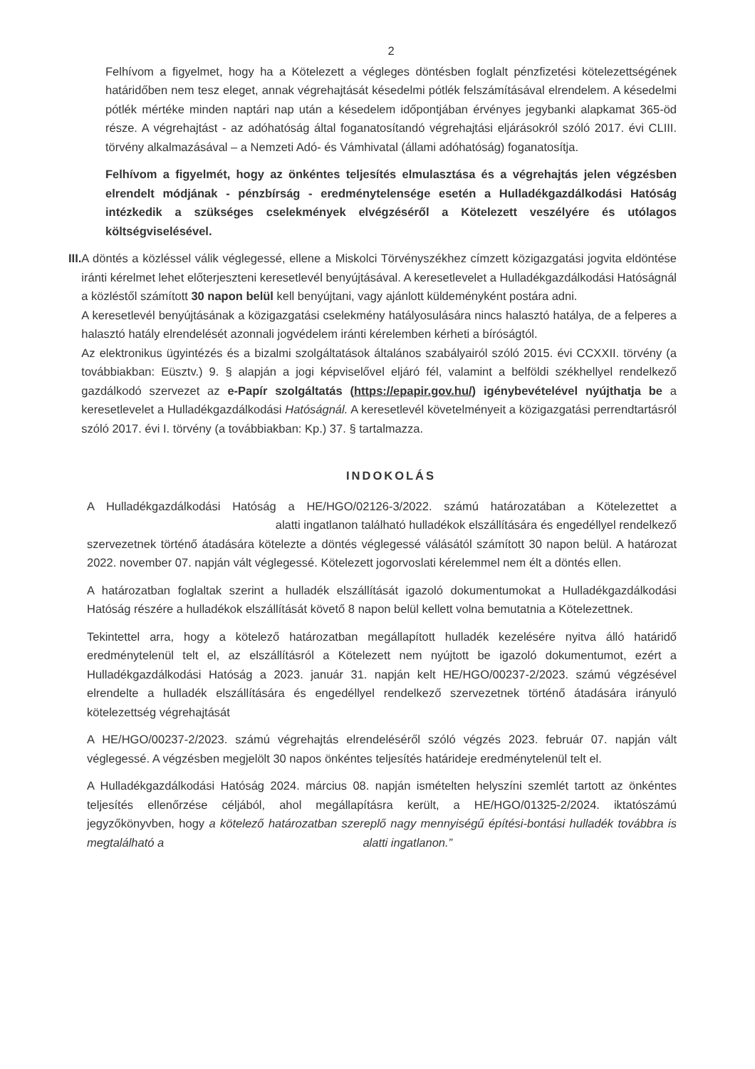2
Felhívom a figyelmet, hogy ha a Kötelezett a végleges döntésben foglalt pénzfizetési kötelezettségének határidőben nem tesz eleget, annak végrehajtását késedelmi pótlék felszámításával elrendelem. A késedelmi pótlék mértéke minden naptári nap után a késedelem időpontjában érvényes jegybanki alapkamat 365-öd része. A végrehajtást - az adóhatóság által foganatosítandó végrehajtási eljárásokról szóló 2017. évi CLIII. törvény alkalmazásával – a Nemzeti Adó- és Vámhivatal (állami adóhatóság) foganatosítja.
Felhívom a figyelmét, hogy az önkéntes teljesítés elmulasztása és a végrehajtás jelen végzésben elrendelt módjának - pénzbírság - eredménytelensége esetén a Hulladékgazdálkodási Hatóság intézkedik a szükséges cselekmények elvégzéséről a Kötelezett veszélyére és utólagos költségviselésével.
III. A döntés a közléssel válik véglegessé, ellene a Miskolci Törvényszékhez címzett közigazgatási jogvita eldöntése iránti kérelmet lehet előterjeszteni keresetlevél benyújtásával. A keresetlevelet a Hulladékgazdálkodási Hatóságnál a közléstől számított 30 napon belül kell benyújtani, vagy ajánlott küldeményként postára adni.
A keresetlevél benyújtásának a közigazgatási cselekmény hatályosulására nincs halasztó hatálya, de a felperes a halasztó hatály elrendelését azonnali jogvédelem iránti kérelemben kérheti a bíróságtól.
Az elektronikus ügyintézés és a bizalmi szolgáltatások általános szabályairól szóló 2015. évi CCXXII. törvény (a továbbiakban: Eüsztv.) 9. § alapján a jogi képviselővel eljáró fél, valamint a belföldi székhellyel rendelkező gazdálkodó szervezet az e-Papír szolgáltatás (https://epapir.gov.hu/) igénybevételével nyújthatja be a keresetlevelet a Hulladékgazdálkodási Hatóságnál. A keresetlevél követelményeit a közigazgatási perrendtartásról szóló 2017. évi I. törvény (a továbbiakban: Kp.) 37. § tartalmazza.
INDOKOLÁS
A Hulladékgazdálkodási Hatóság a HE/HGO/02126-3/2022. számú határozatában a Kötelezettet a alatti ingatlanon található hulladékok elszállítására és engedéllyel rendelkező szervezetnek történő átadására kötelezte a döntés véglegessé válásától számított 30 napon belül. A határozat 2022. november 07. napján vált véglegessé. Kötelezett jogorvoslati kérelemmel nem élt a döntés ellen.
A határozatban foglaltak szerint a hulladék elszállítását igazoló dokumentumokat a Hulladékgazdálkodási Hatóság részére a hulladékok elszállítását követő 8 napon belül kellett volna bemutatnia a Kötelezettnek.
Tekintettel arra, hogy a kötelező határozatban megállapított hulladék kezelésére nyitva álló határidő eredménytelenül telt el, az elszállításról a Kötelezett nem nyújtott be igazoló dokumentumot, ezért a Hulladékgazdálkodási Hatóság a 2023. január 31. napján kelt HE/HGO/00237-2/2023. számú végzésével elrendelte a hulladék elszállítására és engedéllyel rendelkező szervezetnek történő átadására irányuló kötelezettség végrehajtását
A HE/HGO/00237-2/2023. számú végrehajtás elrendeléséről szóló végzés 2023. február 07. napján vált véglegessé. A végzésben megjelölt 30 napos önkéntes teljesítés határideje eredménytelenül telt el.
A Hulladékgazdálkodási Hatóság 2024. március 08. napján ismételten helyszíni szemlét tartott az önkéntes teljesítés ellenőrzése céljából, ahol megállapításra került, a HE/HGO/01325-2/2024. iktatószámú jegyzőkönyvben, hogy a kötelező határozatban szereplő nagy mennyiségű építési-bontási hulladék továbbra is megtalálható a alatti ingatlanon.”